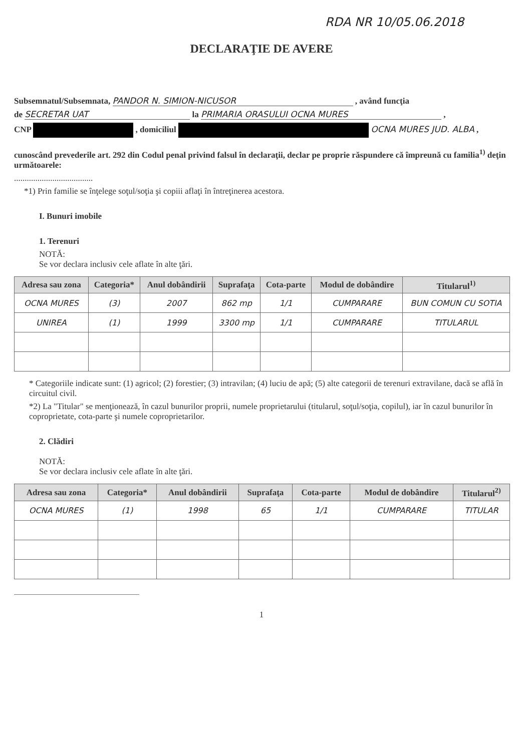RDA NR 10/05.06.2018
DECLARAŢIE DE AVERE
Subsemnatul/Subsemnata, PANDOR N. SIMION-NICUSOR , având funcţia
de SECRETAR UAT la PRIMARIA ORASULUI OCNA MURES ,
CNP , domiciliul OCNA MURES JUD. ALBA ,
cunoscând prevederile art. 292 din Codul penal privind falsul în declaraţii, declar pe proprie răspundere că împreună cu familia<sup>1)</sup> deţin următoarele:
.....................................
*1) Prin familie se înţelege soţul/soţia şi copiii aflaţi în întreţinerea acestora.
I. Bunuri imobile
1. Terenuri
NOTĂ:
Se vor declara inclusiv cele aflate în alte ţări.
| Adresa sau zona | Categoria* | Anul dobândirii | Suprafaţa | Cota-parte | Modul de dobândire | Titularul<sup>1)</sup> |
| --- | --- | --- | --- | --- | --- | --- |
| OCNA MURES | (3) | 2007 | 862 mp | 1/1 | CUMPARARE | BUN COMUN CU SOTIA |
| UNIREA | (1) | 1999 | 3300 mp | 1/1 | CUMPARARE | TITULARUL |
* Categoriile indicate sunt: (1) agricol; (2) forestier; (3) intravilan; (4) luciu de apă; (5) alte categorii de terenuri extravilane, dacă se află în circuitul civil.
*2) La "Titular" se menţionează, în cazul bunurilor proprii, numele proprietarului (titularul, soţul/soţia, copilul), iar în cazul bunurilor în coproprietate, cota-parte şi numele coproprietarilor.
2. Clădiri
NOTĂ:
Se vor declara inclusiv cele aflate în alte ţări.
| Adresa sau zona | Categoria* | Anul dobândirii | Suprafaţa | Cota-parte | Modul de dobândire | Titularul<sup>2)</sup> |
| --- | --- | --- | --- | --- | --- | --- |
| OCNA MURES | (1) | 1998 | 65 | 1/1 | CUMPARARE | TITULAR |
1